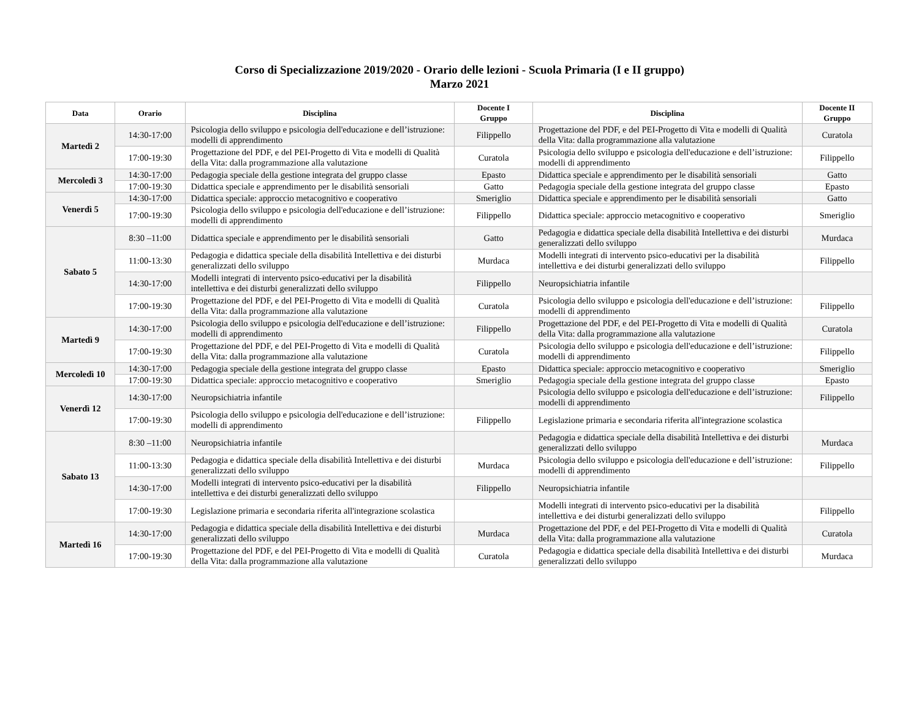Corso di Specializzazione 2019/2020 - Orario delle lezioni - Scuola Primaria (I e II gruppo)
Marzo 2021
| Data | Orario | Disciplina | Docente I Gruppo | Disciplina | Docente II Gruppo |
| --- | --- | --- | --- | --- | --- |
| Martedì 2 | 14:30-17:00 | Psicologia dello sviluppo e psicologia dell'educazione e dell’istruzione: modelli di apprendimento | Filippello | Progettazione del PDF, e del PEI-Progetto di Vita e modelli di Qualità della Vita: dalla programmazione alla valutazione | Curatola |
| | 17:00-19:30 | Progettazione del PDF, e del PEI-Progetto di Vita e modelli di Qualità della Vita: dalla programmazione alla valutazione | Curatola | Psicologia dello sviluppo e psicologia dell'educazione e dell’istruzione: modelli di apprendimento | Filippello |
| Mercoledì 3 | 14:30-17:00 | Pedagogia speciale della gestione integrata del gruppo classe | Epasto | Didattica speciale e apprendimento per le disabilità sensoriali | Gatto |
| | 17:00-19:30 | Didattica speciale e apprendimento per le disabilità sensoriali | Gatto | Pedagogia speciale della gestione integrata del gruppo classe | Epasto |
| Venerdì 5 | 14:30-17:00 | Didattica speciale: approccio metacognitivo e cooperativo | Smeriglio | Didattica speciale e apprendimento per le disabilità sensoriali | Gatto |
| | 17:00-19:30 | Psicologia dello sviluppo e psicologia dell'educazione e dell’istruzione: modelli di apprendimento | Filippello | Didattica speciale: approccio metacognitivo e cooperativo | Smeriglio |
| Sabato 5 | 8:30 –11:00 | Didattica speciale e apprendimento per le disabilità sensoriali | Gatto | Pedagogia e didattica speciale della disabilità Intellettiva e dei disturbi generalizzati dello sviluppo | Murdaca |
| | 11:00-13:30 | Pedagogia e didattica speciale della disabilità Intellettiva e dei disturbi generalizzati dello sviluppo | Murdaca | Modelli integrati di intervento psico-educativi per la disabilità intellettiva e dei disturbi generalizzati dello sviluppo | Filippello |
| | 14:30-17:00 | Modelli integrati di intervento psico-educativi per la disabilità intellettiva e dei disturbi generalizzati dello sviluppo | Filippello | Neuropsichiatria infantile | |
| | 17:00-19:30 | Progettazione del PDF, e del PEI-Progetto di Vita e modelli di Qualità della Vita: dalla programmazione alla valutazione | Curatola | Psicologia dello sviluppo e psicologia dell'educazione e dell’istruzione: modelli di apprendimento | Filippello |
| Martedì 9 | 14:30-17:00 | Psicologia dello sviluppo e psicologia dell'educazione e dell’istruzione: modelli di apprendimento | Filippello | Progettazione del PDF, e del PEI-Progetto di Vita e modelli di Qualità della Vita: dalla programmazione alla valutazione | Curatola |
| | 17:00-19:30 | Progettazione del PDF, e del PEI-Progetto di Vita e modelli di Qualità della Vita: dalla programmazione alla valutazione | Curatola | Psicologia dello sviluppo e psicologia dell'educazione e dell’istruzione: modelli di apprendimento | Filippello |
| Mercoledì 10 | 14:30-17:00 | Pedagogia speciale della gestione integrata del gruppo classe | Epasto | Didattica speciale: approccio metacognitivo e cooperativo | Smeriglio |
| | 17:00-19:30 | Didattica speciale: approccio metacognitivo e cooperativo | Smeriglio | Pedagogia speciale della gestione integrata del gruppo classe | Epasto |
| Venerdì 12 | 14:30-17:00 | Neuropsichiatria infantile | | Psicologia dello sviluppo e psicologia dell'educazione e dell’istruzione: modelli di apprendimento | Filippello |
| | 17:00-19:30 | Psicologia dello sviluppo e psicologia dell'educazione e dell’istruzione: modelli di apprendimento | Filippello | Legislazione primaria e secondaria riferita all'integrazione scolastica | |
| Sabato 13 | 8:30 –11:00 | Neuropsichiatria infantile | | Pedagogia e didattica speciale della disabilità Intellettiva e dei disturbi generalizzati dello sviluppo | Murdaca |
| | 11:00-13:30 | Pedagogia e didattica speciale della disabilità Intellettiva e dei disturbi generalizzati dello sviluppo | Murdaca | Psicologia dello sviluppo e psicologia dell'educazione e dell’istruzione: modelli di apprendimento | Filippello |
| | 14:30-17:00 | Modelli integrati di intervento psico-educativi per la disabilità intellettiva e dei disturbi generalizzati dello sviluppo | Filippello | Neuropsichiatria infantile | |
| | 17:00-19:30 | Legislazione primaria e secondaria riferita all'integrazione scolastica | | Modelli integrati di intervento psico-educativi per la disabilità intellettiva e dei disturbi generalizzati dello sviluppo | Filippello |
| Martedì 16 | 14:30-17:00 | Pedagogia e didattica speciale della disabilità Intellettiva e dei disturbi generalizzati dello sviluppo | Murdaca | Progettazione del PDF, e del PEI-Progetto di Vita e modelli di Qualità della Vita: dalla programmazione alla valutazione | Curatola |
| | 17:00-19:30 | Progettazione del PDF, e del PEI-Progetto di Vita e modelli di Qualità della Vita: dalla programmazione alla valutazione | Curatola | Pedagogia e didattica speciale della disabilità Intellettiva e dei disturbi generalizzati dello sviluppo | Murdaca |